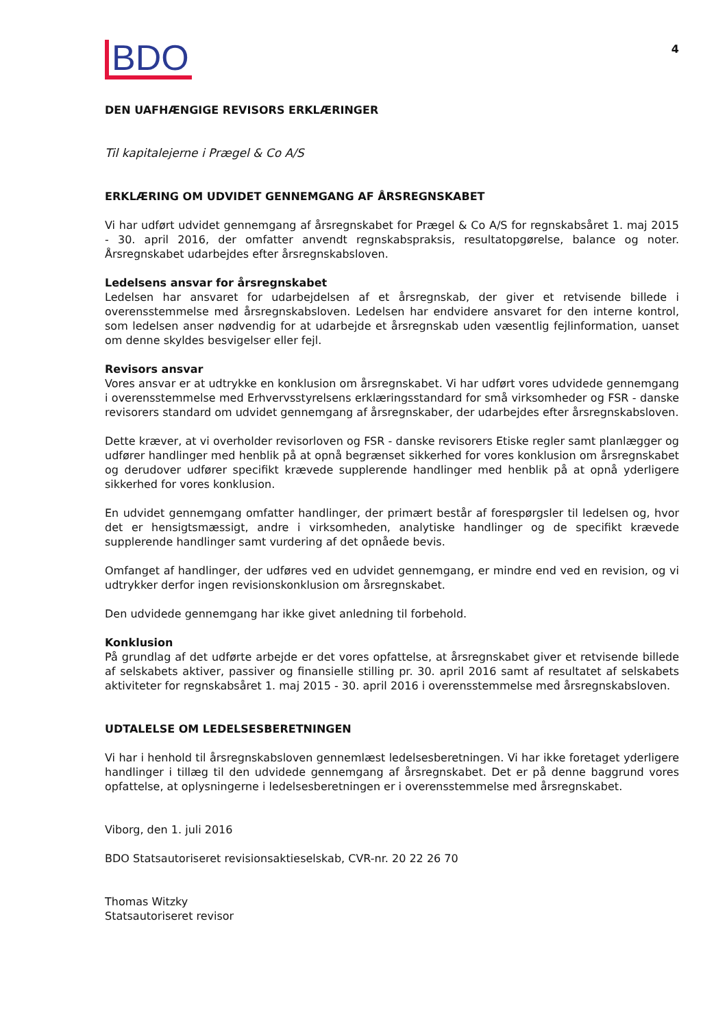BDO 4
DEN UAFHÆNGIGE REVISORS ERKLÆRINGER
Til kapitalejerne i Prægel & Co A/S
ERKLÆRING OM UDVIDET GENNEMGANG AF ÅRSREGNSKABET
Vi har udført udvidet gennemgang af årsregnskabet for Prægel & Co A/S for regnskabsåret 1. maj 2015 - 30. april 2016, der omfatter anvendt regnskabspraksis, resultatopgørelse, balance og noter. Årsregnskabet udarbejdes efter årsregnskabsloven.
Ledelsens ansvar for årsregnskabet
Ledelsen har ansvaret for udarbejdelsen af et årsregnskab, der giver et retvisende billede i overensstemmelse med årsregnskabsloven. Ledelsen har endvidere ansvaret for den interne kontrol, som ledelsen anser nødvendig for at udarbejde et årsregnskab uden væsentlig fejlinformation, uanset om denne skyldes besvigelser eller fejl.
Revisors ansvar
Vores ansvar er at udtrykke en konklusion om årsregnskabet. Vi har udført vores udvidede gennemgang i overensstemmelse med Erhvervsstyrelsens erklæringsstandard for små virksomheder og FSR - danske revisorers standard om udvidet gennemgang af årsregnskaber, der udarbejdes efter årsregnskabsloven.
Dette kræver, at vi overholder revisorloven og FSR - danske revisorers Etiske regler samt planlægger og udfører handlinger med henblik på at opnå begrænset sikkerhed for vores konklusion om årsregnskabet og derudover udfører specifikt krævede supplerende handlinger med henblik på at opnå yderligere sikkerhed for vores konklusion.
En udvidet gennemgang omfatter handlinger, der primært består af forespørgsler til ledelsen og, hvor det er hensigtsmæssigt, andre i virksomheden, analytiske handlinger og de specifikt krævede supplerende handlinger samt vurdering af det opnåede bevis.
Omfanget af handlinger, der udføres ved en udvidet gennemgang, er mindre end ved en revision, og vi udtrykker derfor ingen revisionskonklusion om årsregnskabet.
Den udvidede gennemgang har ikke givet anledning til forbehold.
Konklusion
På grundlag af det udførte arbejde er det vores opfattelse, at årsregnskabet giver et retvisende billede af selskabets aktiver, passiver og finansielle stilling pr. 30. april 2016 samt af resultatet af selskabets aktiviteter for regnskabsåret 1. maj 2015 - 30. april 2016 i overensstemmelse med årsregnskabsloven.
UDTALELSE OM LEDELSESBERETNINGEN
Vi har i henhold til årsregnskabsloven gennemlæst ledelsesberetningen. Vi har ikke foretaget yderligere handlinger i tillæg til den udvidede gennemgang af årsregnskabet. Det er på denne baggrund vores opfattelse, at oplysningerne i ledelsesberetningen er i overensstemmelse med årsregnskabet.
Viborg, den 1. juli 2016
BDO Statsautoriseret revisionsaktieselskab, CVR-nr. 20 22 26 70
Thomas Witzky
Statsautoriseret revisor